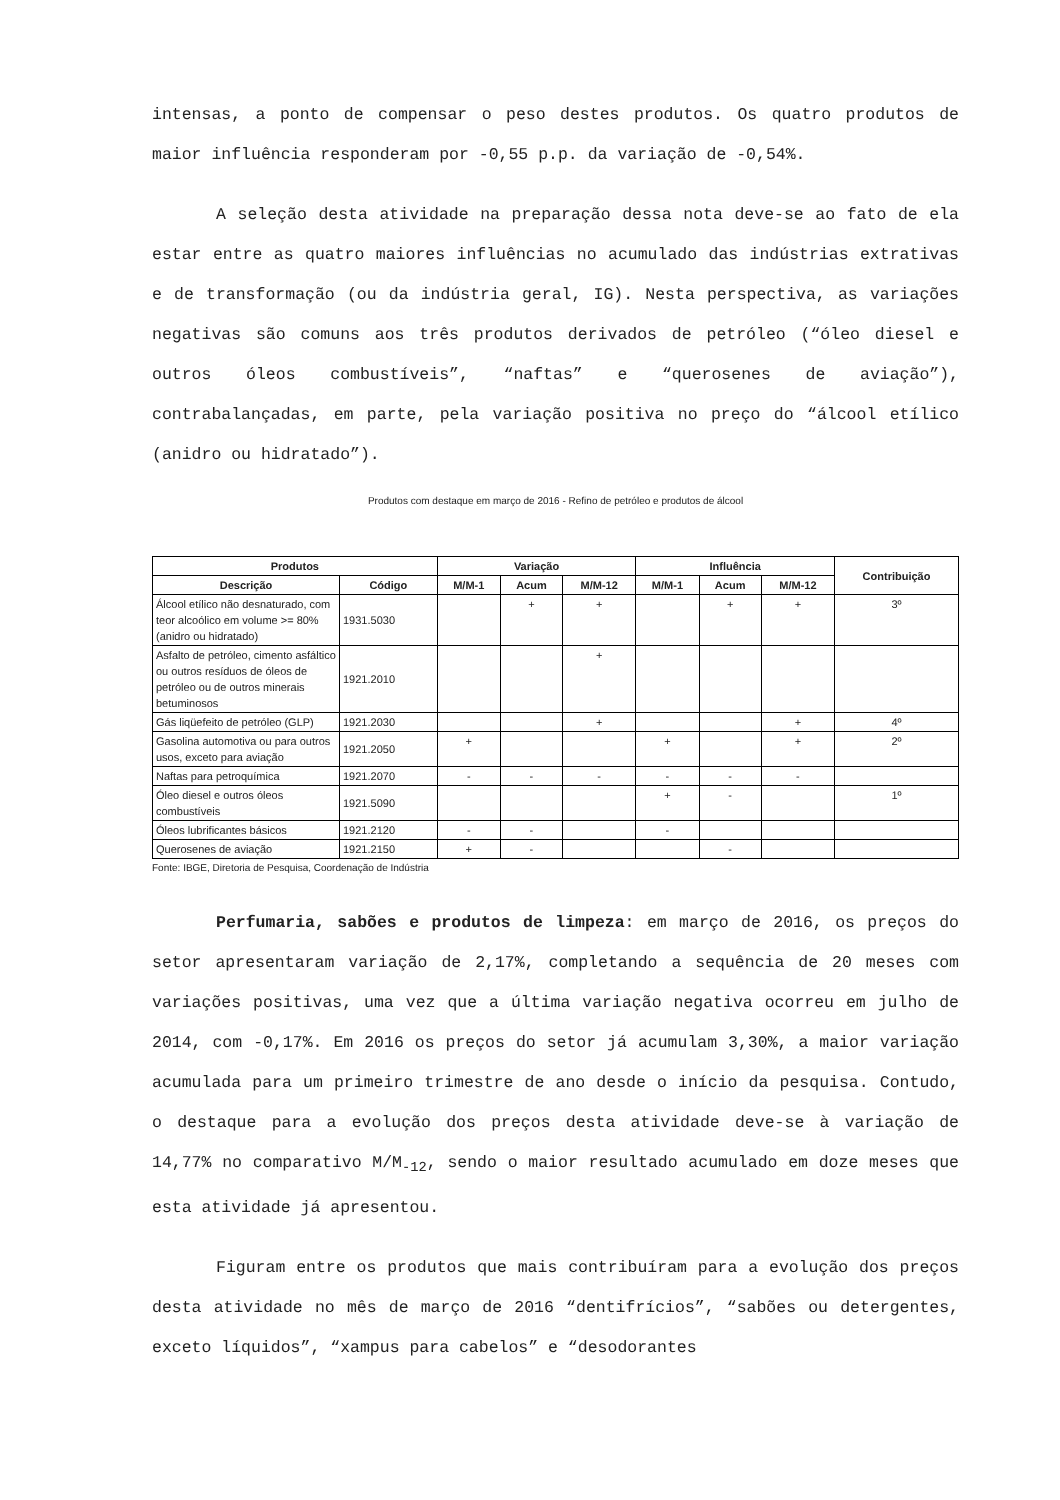intensas, a ponto de compensar o peso destes produtos. Os quatro produtos de maior influência responderam por -0,55 p.p. da variação de -0,54%.
A seleção desta atividade na preparação dessa nota deve-se ao fato de ela estar entre as quatro maiores influências no acumulado das indústrias extrativas e de transformação (ou da indústria geral, IG). Nesta perspectiva, as variações negativas são comuns aos três produtos derivados de petróleo (“óleo diesel e outros óleos combustíveis”, “naftas” e “querosenes de aviação”), contrabalançadas, em parte, pela variação positiva no preço do “álcool etílico (anidro ou hidratado”).
Produtos com destaque em março de 2016 - Refino de petróleo e produtos de álcool
| Produtos | | Variação | | | Influência | | | Contribuição |
| --- | --- | --- | --- | --- | --- | --- | --- | --- |
| Descrição | Código | M/M-1 | Acum | M/M-12 | M/M-1 | Acum | M/M-12 | |
| Álcool etílico não desnaturado, com teor alcoólico em volume >= 80% (anidro ou hidratado) | 1931.5030 | | + | + | | + | + | 3º |
| Asfalto de petróleo, cimento asfáltico ou outros resíduos de óleos de petróleo ou de outros minerais betuminosos | 1921.2010 | | | + | | | | |
| Gás liqüefeito de petróleo (GLP) | 1921.2030 | | | + | | | + | 4º |
| Gasolina automotiva ou para outros usos, exceto para aviação | 1921.2050 | + | | | + | | + | 2º |
| Naftas para petroquímica | 1921.2070 | - | - | - | - | - | - | |
| Óleo diesel e outros óleos combustíveis | 1921.5090 | | | | + | - | | 1º |
| Óleos lubrificantes básicos | 1921.2120 | - | - | | - | | | |
| Querosenes de aviação | 1921.2150 | + | - | | | - | | |
Fonte: IBGE, Diretoria de Pesquisa, Coordenação de Indústria
Perfumaria, sabões e produtos de limpeza: em março de 2016, os preços do setor apresentaram variação de 2,17%, completando a sequência de 20 meses com variações positivas, uma vez que a última variação negativa ocorreu em julho de 2014, com -0,17%. Em 2016 os preços do setor já acumulam 3,30%, a maior variação acumulada para um primeiro trimestre de ano desde o início da pesquisa. Contudo, o destaque para a evolução dos preços desta atividade deve-se à variação de 14,77% no comparativo M/M<sub>-12</sub>, sendo o maior resultado acumulado em doze meses que esta atividade já apresentou.
Figuram entre os produtos que mais contribuíram para a evolução dos preços desta atividade no mês de março de 2016 “dentifrícios”, “sabões ou detergentes, exceto líquidos”, “xampus para cabelos” e “desodorantes